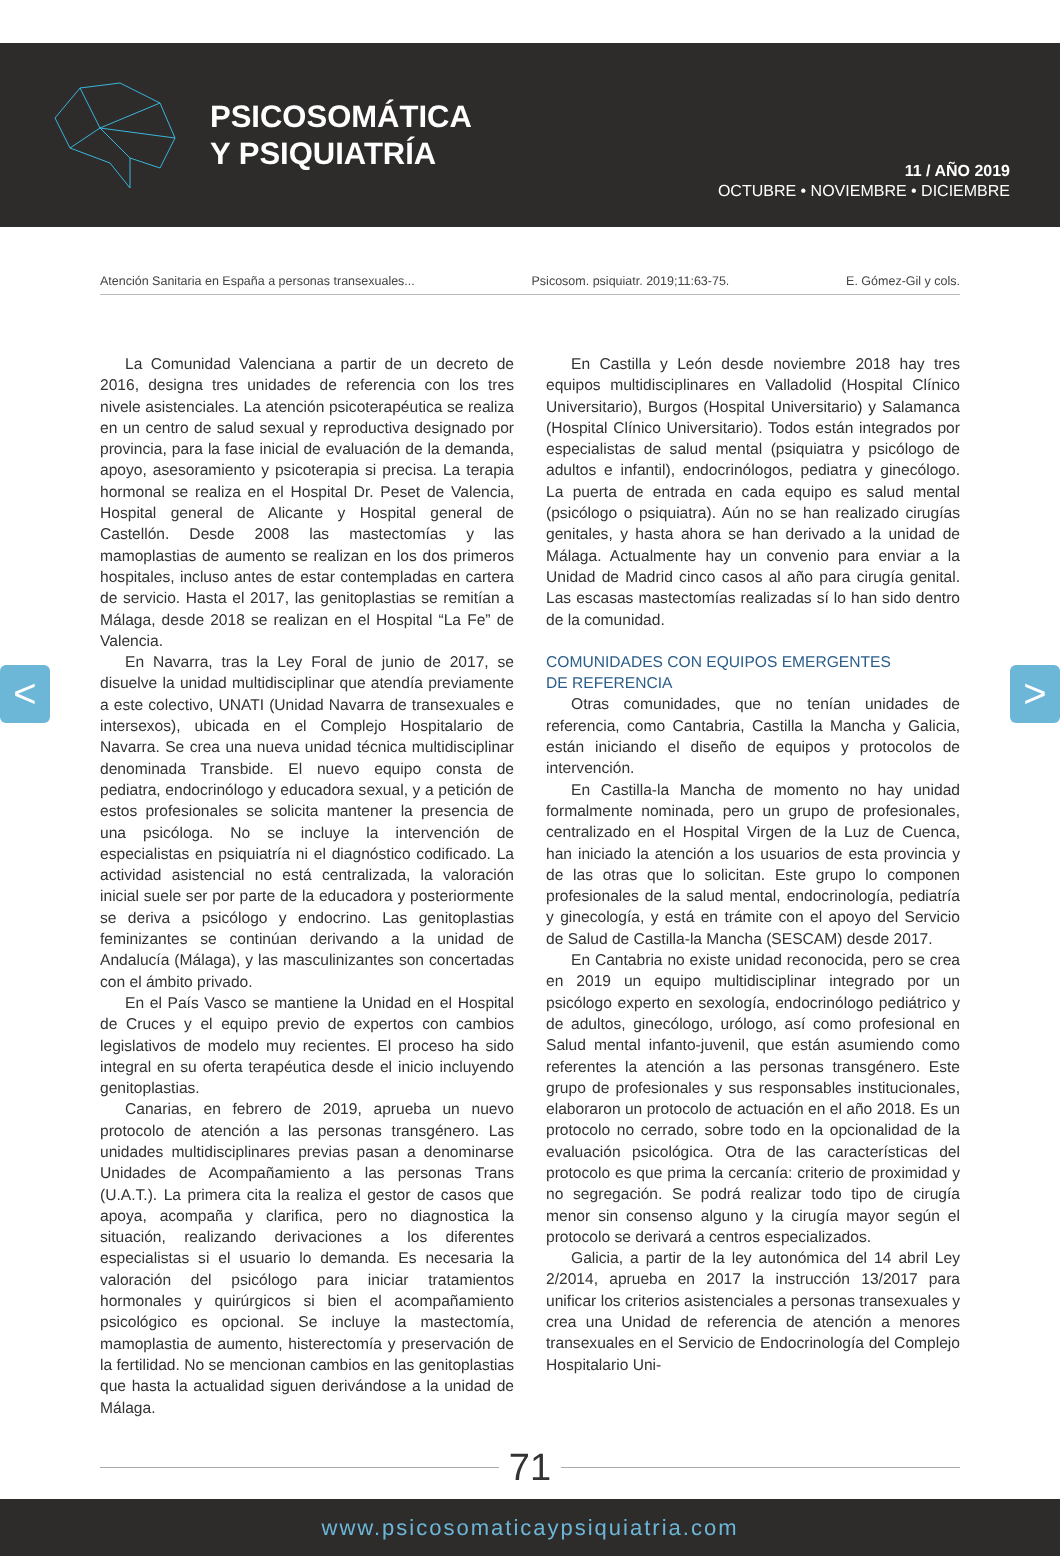PSICOSOMÁTICA
Y PSIQUIATRÍA
11 / AÑO 2019
OCTUBRE • NOVIEMBRE • DICIEMBRE
Atención Sanitaria en España a personas transexuales... Psicosom. psiquiatr. 2019;11:63-75. E. Gómez-Gil y cols.
La Comunidad Valenciana a partir de un decreto de 2016, designa tres unidades de referencia con los tres nivele asistenciales. La atención psicoterapéutica se realiza en un centro de salud sexual y reproductiva designado por provincia, para la fase inicial de evaluación de la demanda, apoyo, asesoramiento y psicoterapia si precisa. La terapia hormonal se realiza en el Hospital Dr. Peset de Valencia, Hospital general de Alicante y Hospital general de Castellón. Desde 2008 las mastectomías y las mamoplastias de aumento se realizan en los dos primeros hospitales, incluso antes de estar contempladas en cartera de servicio. Hasta el 2017, las genitoplastias se remitían a Málaga, desde 2018 se realizan en el Hospital “La Fe” de Valencia.
En Navarra, tras la Ley Foral de junio de 2017, se disuelve la unidad multidisciplinar que atendía previamente a este colectivo, UNATI (Unidad Navarra de transexuales e intersexos), ubicada en el Complejo Hospitalario de Navarra. Se crea una nueva unidad técnica multidisciplinar denominada Transbide. El nuevo equipo consta de pediatra, endocrinólogo y educadora sexual, y a petición de estos profesionales se solicita mantener la presencia de una psicóloga. No se incluye la intervención de especialistas en psiquiatría ni el diagnóstico codificado. La actividad asistencial no está centralizada, la valoración inicial suele ser por parte de la educadora y posteriormente se deriva a psicólogo y endocrino. Las genitoplastias feminizantes se continúan derivando a la unidad de Andalucía (Málaga), y las masculinizantes son concertadas con el ámbito privado.
En el País Vasco se mantiene la Unidad en el Hospital de Cruces y el equipo previo de expertos con cambios legislativos de modelo muy recientes. El proceso ha sido integral en su oferta terapéutica desde el inicio incluyendo genitoplastias.
Canarias, en febrero de 2019, aprueba un nuevo protocolo de atención a las personas transgénero. Las unidades multidisciplinares previas pasan a denominarse Unidades de Acompañamiento a las personas Trans (U.A.T.). La primera cita la realiza el gestor de casos que apoya, acompaña y clarifica, pero no diagnostica la situación, realizando derivaciones a los diferentes especialistas si el usuario lo demanda. Es necesaria la valoración del psicólogo para iniciar tratamientos hormonales y quirúrgicos si bien el acompañamiento psicológico es opcional. Se incluye la mastectomía, mamoplastia de aumento, histerectomía y preservación de la fertilidad. No se mencionan cambios en las genitoplastias que hasta la actualidad siguen derivándose a la unidad de Málaga.
En Castilla y León desde noviembre 2018 hay tres equipos multidisciplinares en Valladolid (Hospital Clínico Universitario), Burgos (Hospital Universitario) y Salamanca (Hospital Clínico Universitario). Todos están integrados por especialistas de salud mental (psiquiatra y psicólogo de adultos e infantil), endocrinólogos, pediatra y ginecólogo. La puerta de entrada en cada equipo es salud mental (psicólogo o psiquiatra). Aún no se han realizado cirugías genitales, y hasta ahora se han derivado a la unidad de Málaga. Actualmente hay un convenio para enviar a la Unidad de Madrid cinco casos al año para cirugía genital. Las escasas mastectomías realizadas sí lo han sido dentro de la comunidad.
COMUNIDADES CON EQUIPOS EMERGENTES
DE REFERENCIA
Otras comunidades, que no tenían unidades de referencia, como Cantabria, Castilla la Mancha y Galicia, están iniciando el diseño de equipos y protocolos de intervención.
En Castilla-la Mancha de momento no hay unidad formalmente nominada, pero un grupo de profesionales, centralizado en el Hospital Virgen de la Luz de Cuenca, han iniciado la atención a los usuarios de esta provincia y de las otras que lo solicitan. Este grupo lo componen profesionales de la salud mental, endocrinología, pediatría y ginecología, y está en trámite con el apoyo del Servicio de Salud de Castilla-la Mancha (SESCAM) desde 2017.
En Cantabria no existe unidad reconocida, pero se crea en 2019 un equipo multidisciplinar integrado por un psicólogo experto en sexología, endocrinólogo pediátrico y de adultos, ginecólogo, urólogo, así como profesional en Salud mental infanto-juvenil, que están asumiendo como referentes la atención a las personas transgénero. Este grupo de profesionales y sus responsables institucionales, elaboraron un protocolo de actuación en el año 2018. Es un protocolo no cerrado, sobre todo en la opcionalidad de la evaluación psicológica. Otra de las características del protocolo es que prima la cercanía: criterio de proximidad y no segregación. Se podrá realizar todo tipo de cirugía menor sin consenso alguno y la cirugía mayor según el protocolo se derivará a centros especializados.
Galicia, a partir de la ley autonómica del 14 abril Ley 2/2014, aprueba en 2017 la instrucción 13/2017 para unificar los criterios asistenciales a personas transexuales y crea una Unidad de referencia de atención a menores transexuales en el Servicio de Endocrinología del Complejo Hospitalario Uni-
71
www.psicosomaticaypsiquiatria.com
< >